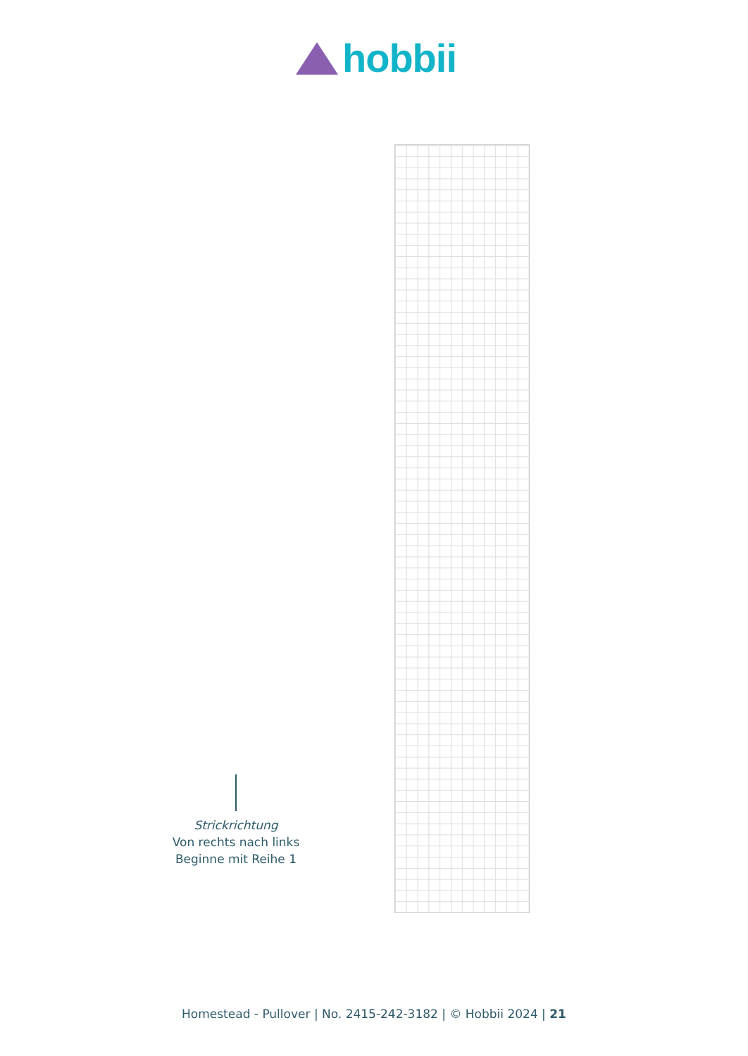hobbii
Strickrichtung
Von rechts nach links
Beginne mit Reihe 1
Homestead - Pullover | No. 2415-242-3182 | © Hobbii 2024 | 21